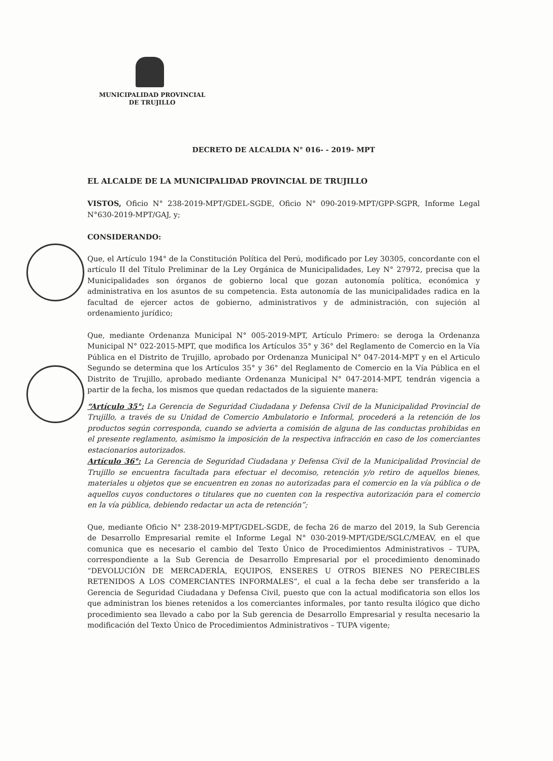MUNICIPALIDAD PROVINCIAL
DE TRUJILLO
DECRETO DE ALCALDIA N° 016- - 2019- MPT
EL ALCALDE DE LA MUNICIPALIDAD PROVINCIAL DE TRUJILLO
VISTOS, Oficio N° 238-2019-MPT/GDEL-SGDE, Oficio N° 090-2019-MPT/GPP-SGPR, Informe Legal N°630-2019-MPT/GAJ, y;
CONSIDERANDO:
Que, el Artículo 194° de la Constitución Política del Perú, modificado por Ley 30305, concordante con el artículo II del Título Preliminar de la Ley Orgánica de Municipalidades, Ley N° 27972, precisa que la Municipalidades son órganos de gobierno local que gozan autonomía política, económica y administrativa en los asuntos de su competencia. Esta autonomía de las municipalidades radica en la facultad de ejercer actos de gobierno, administrativos y de administración, con sujeción al ordenamiento jurídico;
Que, mediante Ordenanza Municipal N° 005-2019-MPT, Artículo Primero: se deroga la Ordenanza Municipal N° 022-2015-MPT, que modifica los Artículos 35° y 36° del Reglamento de Comercio en la Vía Pública en el Distrito de Trujillo, aprobado por Ordenanza Municipal N° 047-2014-MPT y en el Articulo Segundo se determina que los Artículos 35° y 36° del Reglamento de Comercio en la Vía Pública en el Distrito de Trujillo, aprobado mediante Ordenanza Municipal N° 047-2014-MPT, tendrán vigencia a partir de la fecha, los mismos que quedan redactados de la siguiente manera:
“Artículo 35°: La Gerencia de Seguridad Ciudadana y Defensa Civil de la Municipalidad Provincial de Trujillo, a través de su Unidad de Comercio Ambulatorio e Informal, procederá a la retención de los productos según corresponda, cuando se advierta a comisión de alguna de las conductas prohibidas en el presente reglamento, asimismo la imposición de la respectiva infracción en caso de los comerciantes estacionarios autorizados.
Artículo 36°: La Gerencia de Seguridad Ciudadana y Defensa Civil de la Municipalidad Provincial de Trujillo se encuentra facultada para efectuar el decomiso, retención y/o retiro de aquellos bienes, materiales u objetos que se encuentren en zonas no autorizadas para el comercio en la vía pública o de aquellos cuyos conductores o titulares que no cuenten con la respectiva autorización para el comercio en la vía pública, debiendo redactar un acta de retención”;
Que, mediante Oficio N° 238-2019-MPT/GDEL-SGDE, de fecha 26 de marzo del 2019, la Sub Gerencia de Desarrollo Empresarial remite el Informe Legal N° 030-2019-MPT/GDE/SGLC/MEAV, en el que comunica que es necesario el cambio del Texto Único de Procedimientos Administrativos – TUPA, correspondiente a la Sub Gerencia de Desarrollo Empresarial por el procedimiento denominado “DEVOLUCIÓN DE MERCADERÍA, EQUIPOS, ENSERES U OTROS BIENES NO PERECIBLES RETENIDOS A LOS COMERCIANTES INFORMALES”, el cual a la fecha debe ser transferido a la Gerencia de Seguridad Ciudadana y Defensa Civil, puesto que con la actual modificatoria son ellos los que administran los bienes retenidos a los comerciantes informales, por tanto resulta ilógico que dicho procedimiento sea llevado a cabo por la Sub gerencia de Desarrollo Empresarial y resulta necesario la modificación del Texto Único de Procedimientos Administrativos – TUPA vigente;